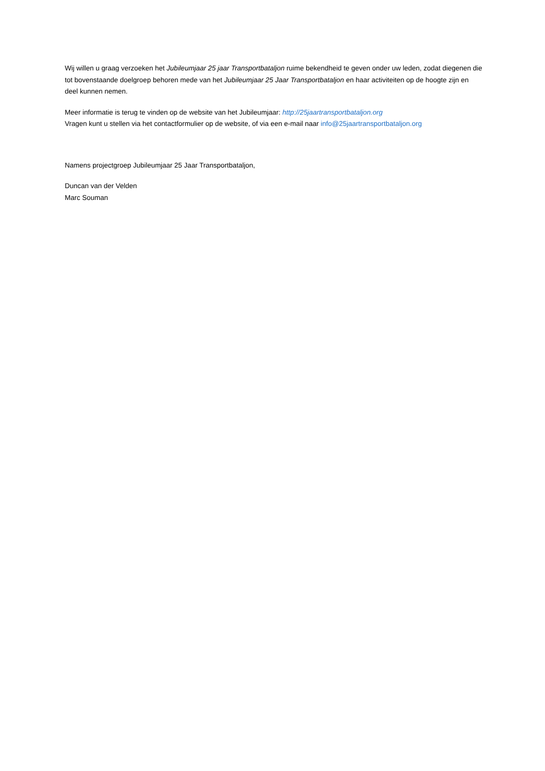Wij willen u graag verzoeken het Jubileumjaar 25 jaar Transportbataljon ruime bekendheid te geven onder uw leden, zodat diegenen die tot bovenstaande doelgroep behoren mede van het Jubileumjaar 25 Jaar Transportbataljon en haar activiteiten op de hoogte zijn en deel kunnen nemen.
Meer informatie is terug te vinden op de website van het Jubileumjaar: http://25jaartransportbataljon.org
Vragen kunt u stellen via het contactformulier op de website, of via een e-mail naar info@25jaartransportbataljon.org
Namens projectgroep Jubileumjaar 25 Jaar Transportbataljon,
Duncan van der Velden
Marc Souman